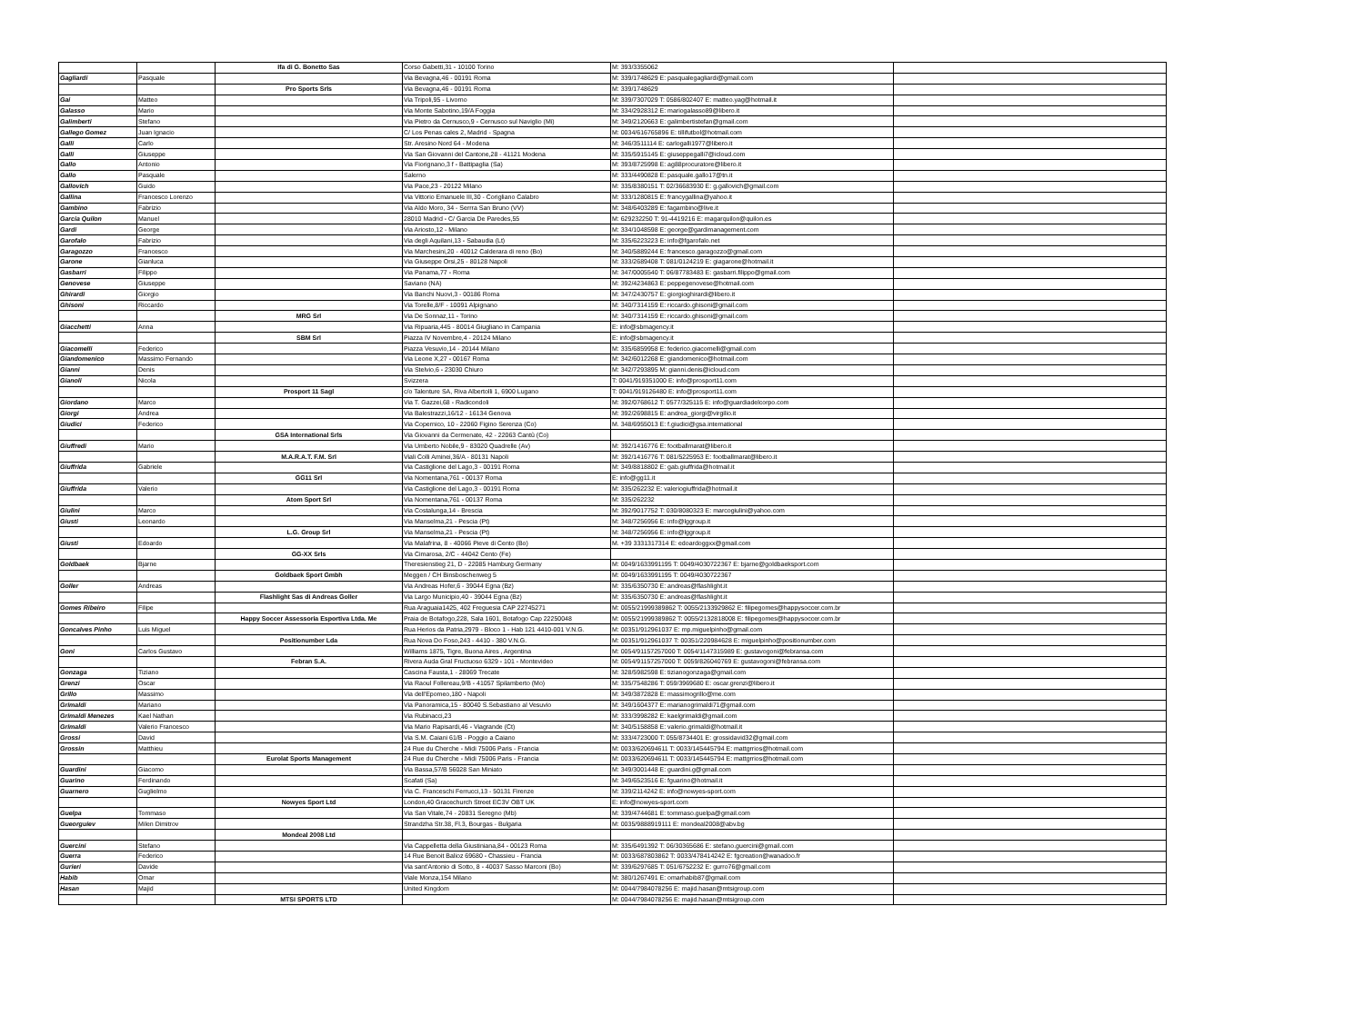| | | Ifa di G. Bonetto Sas | Corso Gabetti,31 - 10100 Torino | M: 393/3355062 | |
| Gagliardi | Pasquale | | Via Bevagna,46 - 00191 Roma | M: 339/1748629 E: pasqualegagliardi@gmail.com | |
| | | Pro Sports Srls | Via Bevagna,46 - 00191 Roma | M: 339/1748629 | |
| Gai | Matteo | | Via Tripoli,95 - Livorno | M: 339/7307029 T: 0586/802407 E: matteo.yag@hotmail.it | |
| Galasso | Mario | | Via Monte Sabotino,19/A Foggia | M: 334/2928312 E: mariogalasso89@libero.it | |
| Galimberti | Stefano | | Via Pietro da Cernusco,9 - Cernusco sul Naviglio (Mi) | M: 349/2120663 E: galimbertistefan@gmail.com | |
| Gallego Gomez | Juan Ignacio | | C/ Los Penas cales 2, Madrid - Spagna | M: 0034/616765896 E: tillifutbol@hotmail.com | |
| Galli | Carlo | | Str. Aresino Nord 64 - Modena | M: 346/3511114 E: carlogalli1977@libero.it | |
| Galli | Giuseppe | | Via San Giovanni del Cantone,28 - 41121 Modena | M: 335/5915145 E: giuseppegalli7@icloud.com | |
| Gallo | Antonio | | Via Fiorignano,3 f - Battipaglia (Sa) | M: 393/8725998 E: ag88procuratore@libero.it | |
| Gallo | Pasquale | | Salerno | M: 333/4490828 E: pasquale.gallo17@tn.it | |
| Gallovich | Guido | | Via Pace,23 - 20122 Milano | M: 335/8380151 T: 02/36683930 E: g.gallovich@gmail.com | |
| Gallina | Francesco Lorenzo | | Via Vittorio Emanuele III,30 - Corigliano Calabro | M: 333/1280815 E: francygallina@yahoo.it | |
| Gambino | Fabrizio | | Via Aldo Moro, 34 - Serrra San Bruno (VV) | M: 348/6403289 E: fagambino@live.it | |
| Garcia Quilon | Manuel | | 28010 Madrid - C/ Garcia De Paredes,55 | M: 629232250 T: 91-4419216 E: magarquilon@quilon.es | |
| Gardi | George | | Via Ariosto,12 - Milano | M: 334/1048598 E: george@gardimanagement.com | |
| Garofalo | Fabrizio | | Via degli Aquilani,13 - Sabaudia (Lt) | M: 335/6223223 E: info@fgarofalo.net | |
| Garagozzo | Francesco | | Via Marchesini,20 - 40012 Calderara di reno (Bo) | M: 340/5889244 E: francesco.garagozzo@gmail.com | |
| Garone | Gianluca | | Via Giuseppe Orsi,25 - 80128 Napoli | M: 333/2689408 T: 081/0124219 E: giagarone@hotmail.it | |
| Gasbarri | Filippo | | Via Panama,77 - Roma | M: 347/0005540 T: 06/87783483 E: gasbarri.filippo@gmail.com | |
| Genovese | Giuseppe | | Saviano (NA) | M: 392/4234863 E: peppegenovese@hotmail.com | |
| Ghirardi | Giorgio | | Via Banchi Nuovi,3 - 00186 Roma | M: 347/2430757 E: giorgioghirardi@libero.it | |
| Ghisoni | Riccardo | | Via Torelle,8/F - 10091 Alpignano | M: 340/7314159 E: riccardo.ghisoni@gmail.com | |
| | | MRG Srl | Via De Sonnaz,11 - Torino | M: 340/7314159 E: riccardo.ghisoni@gmail.com | |
| Giacchetti | Anna | | Via Ripuaria,445 - 80014 Giugliano in Campania | E: info@sbmagency.it | |
| | | SBM Srl | Piazza IV Novembre,4 - 20124 Milano | E: info@sbmagency.it | |
| Giacomelli | Federico | | Piazza Vesuvio,14 - 20144 Milano | M: 335/6859958 E: federico.giacomelli@gmail.com | |
| Giandomenico | Massimo Fernando | | Via Leone X,27 - 00167 Roma | M: 342/6012268 E: giandomenico@hotmail.com | |
| Gianni | Denis | | Via Stelvio,6 - 23030 Chiuro | M: 342/7293895 M: gianni.denis@icloud.com | |
| Gianoli | Nicola | | Svizzera | T: 0041/919351000 E: info@prosport11.com | |
| | | Prosport 11 Sagl | c/o Talenture SA, Riva Albertolli 1, 6900 Lugano | T: 0041/919126480 E: info@prosport11.com | |
| Giordano | Marco | | Via T. Gazzei,68 - Radicondoli | M: 392/0768612 T: 0577/325115 E: info@guardiadelcorpo.com | |
| Giorgi | Andrea | | Via Balestrazzi,16/12 - 16134 Genova | M: 392/2698815 E: andrea_giorgi@virgilio.it | |
| Giudici | Federico | | Via Copernico, 10 - 22060 Figino Serenza (Co) | M. 348/6955013 E: f.giudici@gsa.international | |
| | | GSA International Srls | Via Giovanni da Cermenate, 42 - 22063 Cantù (Co) | | |
| Giuffredi | Mario | | Via Umberto Nobile,9 - 83020 Quadrelle (Av) | M: 392/1416776 E: footballmarat@libero.it | |
| | | M.A.R.A.T. F.M. Srl | Viali Colli Aminei,36/A - 80131 Napoli | M: 392/1416776 T: 081/5225953 E: footballmarat@libero.it | |
| Giuffrida | Gabriele | | Via Castiglione del Lago,3 - 00191 Roma | M: 349/8818802 E: gab.giuffrida@hotmail.it | |
| | | GG11 Srl | Via Nomentana,761 - 00137 Roma | E: info@gg11.it | |
| Giuffrida | Valerio | | Via Castiglione del Lago,3 - 00191 Roma | M: 335/262232 E: valeriogiuffrida@hotmail.it | |
| | | Atom Sport Srl | Via Nomentana,761 - 00137 Roma | M: 335/262232 | |
| Giulini | Marco | | Via Costalunga,14 - Brescia | M: 392/9017752 T: 030/8080323 E: marcogiulini@yahoo.com | |
| Giusti | Leonardo | | Via Manselma,21 - Pescia (Pt) | M: 348/7256956 E: info@lggroup.it | |
| | | L.G. Group Srl | Via Manselma,21 - Pescia (Pt) | M: 348/7256956 E: info@lggroup.it | |
| Giusti | Edoardo | | Via Malafrina, 8 - 40066 Pieve di Cento (Bo) | M. +39 3331317314 E: edoardoggxx@gmail.com | |
| | | GG-XX Srls | Via Cimarosa, 2/C - 44042 Cento (Fe) | | |
| Goldbaek | Bjarne | | Theresienstieg 21, D - 22085 Hamburg Germany | M: 0049/1633991195 T: 0049/4030722367 E: bjarne@goldbaeksport.com | |
| | | Goldbaek Sport Gmbh | Meggen / CH Binsboschenweg 5 | M: 0049/1633991195 T: 0049/4030722367 | |
| Goller | Andreas | | Via Andreas Hofer,6 - 39044 Egna (Bz) | M: 335/6350730 E: andreas@flashlight.it | |
| | | Flashlight Sas di Andreas Goller | Via Largo Municipio,40 - 39044 Egna (Bz) | M: 335/6350730 E: andreas@flashlight.it | |
| Gomes Ribeiro | Filipe | | Rua Araguaia1425, 402 Freguesia CAP 22745271 | M: 0055/21999389862 T: 0055/2133929862 E: filipegomes@happysoccer.com.br | |
| | | Happy Soccer Assessoria Esportiva Ltda. Me | Praia de Botafogo,228, Sala 1601, Botafogo Cap 22250048 | M: 0055/21999389862 T: 0055/2132818008 E: filipegomes@happysoccer.com.br | |
| Goncalves Pinho | Luis Miguel | | Rua Herios da Patria,2979 - Bloco 1 - Hab 121 4410-001 V.N.G. | M: 00351/912961037 E: mp.miguelpinho@gmail.com | |
| | | Positionumber Lda | Rua Nova Do Foso,243 - 4410 - 380 V.N.G. | M: 00351/912961037 T: 00351/220984628 E: miguelpinho@positionumber.com | |
| Goni | Carlos Gustavo | | Williams 1875, Tigre, Buona Aires , Argentina | M: 0054/91157257000 T: 0054/1147315989 E: gustavogoni@febransa.com | |
| | | Febran S.A. | Rivera Auda Gral Fructuoso 6329 - 101 - Montevideo | M: 0054/91157257000 T: 0059/826040769 E: gustavogoni@febransa.com | |
| Gonzaga | Tiziano | | Cascina Fausta,1 - 28069 Trecate | M: 328/5982598 E: tizianogonzaga@gmail.com | |
| Grenzi | Oscar | | Via Raoul Follereau,9/B - 41057 Spilamberto (Mo) | M: 335/7548286 T: 059/3969680 E: oscar.grenzi@libero.it | |
| Grillo | Massimo | | Via dell'Epomeo,180 - Napoli | M: 349/3872828 E: massimogrillo@me.com | |
| Grimaldi | Mariano | | Via Panoramica,15 - 80040 S.Sebastiano al Vesuvio | M: 349/1604377 E: marianogrimaldi71@gmail.com | |
| Grimaldi Menezes | Kael Nathan | | Via Rubinacci,23 | M: 333/3998282 E: kaelgrimaldi@gmail.com | |
| Grimaldi | Valerio Francesco | | Via Mario Rapisardi,46 - Viagrande (Ct) | M: 340/5158858 E: valerio.grimaldi@hotmail.it | |
| Grossi | David | | Via S.M. Caiani 61/B - Poggio a Caiano | M: 333/4723000 T: 055/8734401 E: grossidavid32@gmail.com | |
| Grossin | Matthieu | | 24 Rue du Cherche - Midi 75006 Paris - Francia | M: 0033/620694611 T: 0033/145445794 E: mattgrrios@hotmail.com | |
| | | Eurolat Sports Management | 24 Rue du Cherche - Midi 75006 Paris - Francia | M: 0033/620694611 T: 0033/145445794 E: mattgrrios@hotmail.com | |
| Guardini | Giacomo | | Via Bassa,57/B 56028 San Miniato | M: 349/3001448 E: guardini.g@gmail.com | |
| Guarino | Ferdinando | | Scafati (Sa) | M: 349/6523516 E: fguarino@hotmail.it | |
| Guarnero | Guglielmo | | Via C. Franceschi Ferrucci,13 - 50131 Firenze | M: 339/2114242 E: info@nowyes-sport.com | |
| | | Nowyes Sport Ltd | London,40 Gracechurch Street EC3V OBT UK | E: info@nowyes-sport.com | |
| Guelpa | Tommaso | | Via San Vitale,74 - 20831 Seregno (Mb) | M: 339/4744681 E: tommaso.guelpa@gmail.com | |
| Gueorguiev | Milen Dimitrov | | Strandzha Str.38, Fl.3, Bourgas - Bulgaria | M: 0035/9888919111 E: mondeal2008@abv.bg | |
| | | Mondeal 2008 Ltd | | | |
| Guercini | Stefano | | Via Cappelletta della Giustiniana,84 - 00123 Roma | M: 335/6491392 T: 06/30365686 E: stefano.guercini@gmail.com | |
| Guerra | Federico | | 14 Rue Benoit Balioz 69680 - Chassieu - Francia | M: 0033/687803862 T: 0033/478414242 E: fgcreation@wanadoo.fr | |
| Gurieri | Davide | | Via sant'Antonio di Sotto, 8 - 40037 Sasso Marconi (Bo) | M: 339/6297685 T: 051/6752232 E: gurro76@gmail.com | |
| Habib | Omar | | Viale Monza,154 Milano | M: 380/1267491 E: omarhabib87@gmail.com | |
| Hasan | Majid | | United Kingdom | M: 0044/7984078256 E: majid.hasan@mtsigroup.com | |
| | | MTSI SPORTS LTD | | M: 0044/7984078256 E: majid.hasan@mtsigroup.com | |